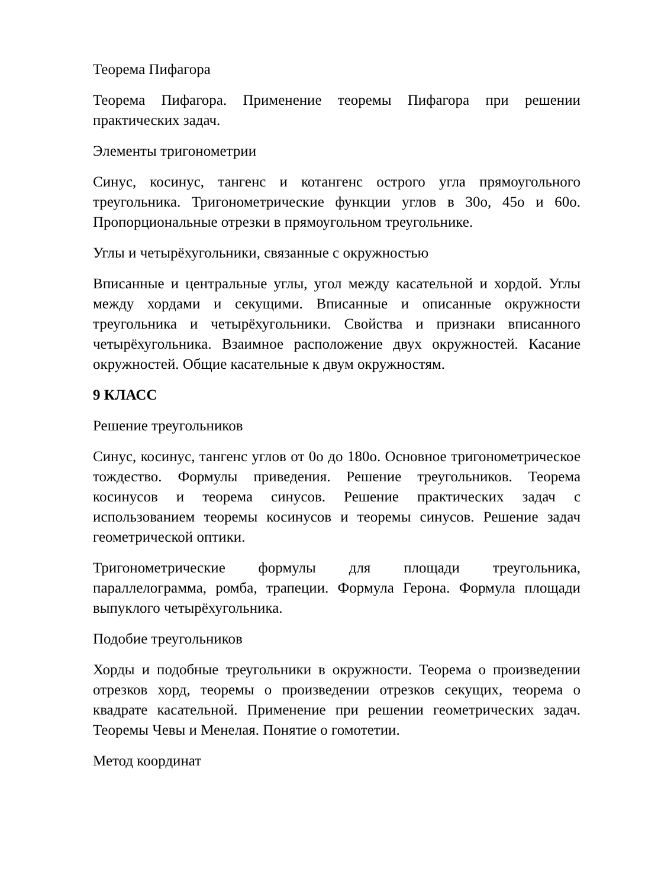Теорема Пифагора
Теорема Пифагора. Применение теоремы Пифагора при решении практических задач.
Элементы тригонометрии
Синус, косинус, тангенс и котангенс острого угла прямоугольного треугольника. Тригонометрические функции углов в 30о, 45о и 60о. Пропорциональные отрезки в прямоугольном треугольнике.
Углы и четырёхугольники, связанные с окружностью
Вписанные и центральные углы, угол между касательной и хордой. Углы между хордами и секущими. Вписанные и описанные окружности треугольника и четырёхугольники. Свойства и признаки вписанного четырёхугольника. Взаимное расположение двух окружностей. Касание окружностей. Общие касательные к двум окружностям.
9 КЛАСС
Решение треугольников
Синус, косинус, тангенс углов от 0о до 180о. Основное тригонометрическое тождество. Формулы приведения. Решение треугольников. Теорема косинусов и теорема синусов. Решение практических задач с использованием теоремы косинусов и теоремы синусов. Решение задач геометрической оптики.
Тригонометрические формулы для площади треугольника, параллелограмма, ромба, трапеции. Формула Герона. Формула площади выпуклого четырёхугольника.
Подобие треугольников
Хорды и подобные треугольники в окружности. Теорема о произведении отрезков хорд, теоремы о произведении отрезков секущих, теорема о квадрате касательной. Применение при решении геометрических задач. Теоремы Чевы и Менелая. Понятие о гомотетии.
Метод координат